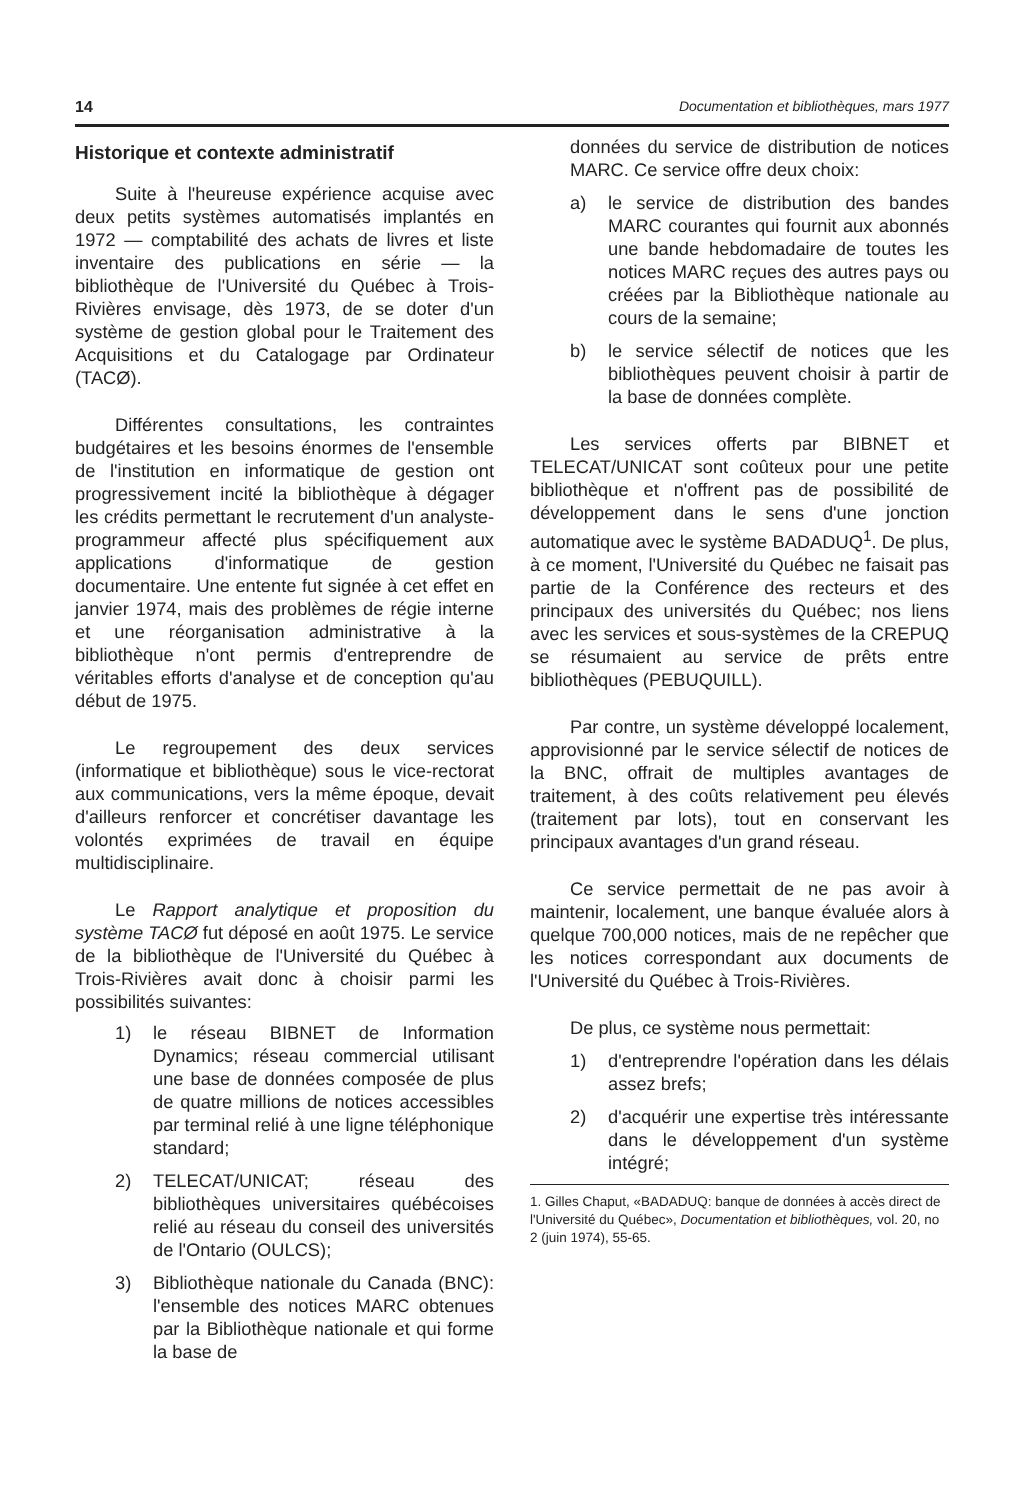14 Documentation et bibliothèques, mars 1977
Historique et contexte administratif
Suite à l'heureuse expérience acquise avec deux petits systèmes automatisés implantés en 1972 — comptabilité des achats de livres et liste inventaire des publications en série — la bibliothèque de l'Université du Québec à Trois-Rivières envisage, dès 1973, de se doter d'un système de gestion global pour le Traitement des Acquisitions et du Catalogage par Ordinateur (TACØ).
Différentes consultations, les contraintes budgétaires et les besoins énormes de l'ensemble de l'institution en informatique de gestion ont progressivement incité la bibliothèque à dégager les crédits permettant le recrutement d'un analyste-programmeur affecté plus spécifiquement aux applications d'informatique de gestion documentaire. Une entente fut signée à cet effet en janvier 1974, mais des problèmes de régie interne et une réorganisation administrative à la bibliothèque n'ont permis d'entreprendre de véritables efforts d'analyse et de conception qu'au début de 1975.
Le regroupement des deux services (informatique et bibliothèque) sous le vice-rectorat aux communications, vers la même époque, devait d'ailleurs renforcer et concrétiser davantage les volontés exprimées de travail en équipe multidisciplinaire.
Le Rapport analytique et proposition du système TACØ fut déposé en août 1975. Le service de la bibliothèque de l'Université du Québec à Trois-Rivières avait donc à choisir parmi les possibilités suivantes:
1) le réseau BIBNET de Information Dynamics; réseau commercial utilisant une base de données composée de plus de quatre millions de notices accessibles par terminal relié à une ligne téléphonique standard;
2) TELECAT/UNICAT; réseau des bibliothèques universitaires québécoises relié au réseau du conseil des universités de l'Ontario (OULCS);
3) Bibliothèque nationale du Canada (BNC): l'ensemble des notices MARC obtenues par la Bibliothèque nationale et qui forme la base de
données du service de distribution de notices MARC. Ce service offre deux choix:
a) le service de distribution des bandes MARC courantes qui fournit aux abonnés une bande hebdomadaire de toutes les notices MARC reçues des autres pays ou créées par la Bibliothèque nationale au cours de la semaine;
b) le service sélectif de notices que les bibliothèques peuvent choisir à partir de la base de données complète.
Les services offerts par BIBNET et TELECAT/UNICAT sont coûteux pour une petite bibliothèque et n'offrent pas de possibilité de développement dans le sens d'une jonction automatique avec le système BADADUQ<sup>1</sup>. De plus, à ce moment, l'Université du Québec ne faisait pas partie de la Conférence des recteurs et des principaux des universités du Québec; nos liens avec les services et sous-systèmes de la CREPUQ se résumaient au service de prêts entre bibliothèques (PEBUQUILL).
Par contre, un système développé localement, approvisionné par le service sélectif de notices de la BNC, offrait de multiples avantages de traitement, à des coûts relativement peu élevés (traitement par lots), tout en conservant les principaux avantages d'un grand réseau.
Ce service permettait de ne pas avoir à maintenir, localement, une banque évaluée alors à quelque 700,000 notices, mais de ne repêcher que les notices correspondant aux documents de l'Université du Québec à Trois-Rivières.
De plus, ce système nous permettait:
1) d'entreprendre l'opération dans les délais assez brefs;
2) d'acquérir une expertise très intéressante dans le développement d'un système intégré;
1. Gilles Chaput, «BADADUQ: banque de données à accès direct de l'Université du Québec», Documentation et bibliothèques, vol. 20, no 2 (juin 1974), 55-65.